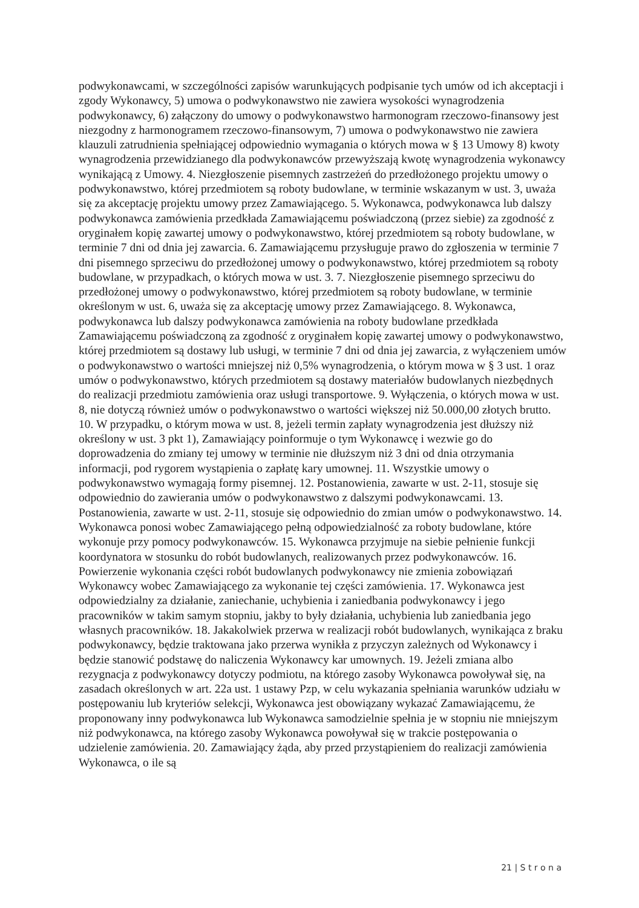podwykonawcami, w szczególności zapisów warunkujących podpisanie tych umów od ich akceptacji i zgody Wykonawcy, 5) umowa o podwykonawstwo nie zawiera wysokości wynagrodzenia podwykonawcy, 6) załączony do umowy o podwykonawstwo harmonogram rzeczowo-finansowy jest niezgodny z harmonogramem rzeczowo-finansowym, 7) umowa o podwykonawstwo nie zawiera klauzuli zatrudnienia spełniającej odpowiednio wymagania o których mowa w § 13 Umowy 8) kwoty wynagrodzenia przewidzianego dla podwykonawców przewyższają kwotę wynagrodzenia wykonawcy wynikającą z Umowy. 4. Niezgłoszenie pisemnych zastrzeżeń do przedłożonego projektu umowy o podwykonawstwo, której przedmiotem są roboty budowlane, w terminie wskazanym w ust. 3, uważa się za akceptację projektu umowy przez Zamawiającego. 5. Wykonawca, podwykonawca lub dalszy podwykonawca zamówienia przedkłada Zamawiającemu poświadczoną (przez siebie) za zgodność z oryginałem kopię zawartej umowy o podwykonawstwo, której przedmiotem są roboty budowlane, w terminie 7 dni od dnia jej zawarcia. 6. Zamawiającemu przysługuje prawo do zgłoszenia w terminie 7 dni pisemnego sprzeciwu do przedłożonej umowy o podwykonawstwo, której przedmiotem są roboty budowlane, w przypadkach, o których mowa w ust. 3. 7. Niezgłoszenie pisemnego sprzeciwu do przedłożonej umowy o podwykonawstwo, której przedmiotem są roboty budowlane, w terminie określonym w ust. 6, uważa się za akceptację umowy przez Zamawiającego. 8. Wykonawca, podwykonawca lub dalszy podwykonawca zamówienia na roboty budowlane przedkłada Zamawiającemu poświadczoną za zgodność z oryginałem kopię zawartej umowy o podwykonawstwo, której przedmiotem są dostawy lub usługi, w terminie 7 dni od dnia jej zawarcia, z wyłączeniem umów o podwykonawstwo o wartości mniejszej niż 0,5% wynagrodzenia, o którym mowa w § 3 ust. 1 oraz umów o podwykonawstwo, których przedmiotem są dostawy materiałów budowlanych niezbędnych do realizacji przedmiotu zamówienia oraz usługi transportowe. 9. Wyłączenia, o których mowa w ust. 8, nie dotyczą również umów o podwykonawstwo o wartości większej niż 50.000,00 złotych brutto. 10. W przypadku, o którym mowa w ust. 8, jeżeli termin zapłaty wynagrodzenia jest dłuższy niż określony w ust. 3 pkt 1), Zamawiający poinformuje o tym Wykonawcę i wezwie go do doprowadzenia do zmiany tej umowy w terminie nie dłuższym niż 3 dni od dnia otrzymania informacji, pod rygorem wystąpienia o zapłatę kary umownej. 11. Wszystkie umowy o podwykonawstwo wymagają formy pisemnej. 12. Postanowienia, zawarte w ust. 2-11, stosuje się odpowiednio do zawierania umów o podwykonawstwo z dalszymi podwykonawcami. 13. Postanowienia, zawarte w ust. 2-11, stosuje się odpowiednio do zmian umów o podwykonawstwo. 14. Wykonawca ponosi wobec Zamawiającego pełną odpowiedzialność za roboty budowlane, które wykonuje przy pomocy podwykonawców. 15. Wykonawca przyjmuje na siebie pełnienie funkcji koordynatora w stosunku do robót budowlanych, realizowanych przez podwykonawców. 16. Powierzenie wykonania części robót budowlanych podwykonawcy nie zmienia zobowiązań Wykonawcy wobec Zamawiającego za wykonanie tej części zamówienia. 17. Wykonawca jest odpowiedzialny za działanie, zaniechanie, uchybienia i zaniedbania podwykonawcy i jego pracowników w takim samym stopniu, jakby to były działania, uchybienia lub zaniedbania jego własnych pracowników. 18. Jakakolwiek przerwa w realizacji robót budowlanych, wynikająca z braku podwykonawcy, będzie traktowana jako przerwa wynikła z przyczyn zależnych od Wykonawcy i będzie stanowić podstawę do naliczenia Wykonawcy kar umownych. 19. Jeżeli zmiana albo rezygnacja z podwykonawcy dotyczy podmiotu, na którego zasoby Wykonawca powoływał się, na zasadach określonych w art. 22a ust. 1 ustawy Pzp, w celu wykazania spełniania warunków udziału w postępowaniu lub kryteriów selekcji, Wykonawca jest obowiązany wykazać Zamawiającemu, że proponowany inny podwykonawca lub Wykonawca samodzielnie spełnia je w stopniu nie mniejszym niż podwykonawca, na którego zasoby Wykonawca powoływał się w trakcie postępowania o udzielenie zamówienia. 20. Zamawiający żąda, aby przed przystąpieniem do realizacji zamówienia Wykonawca, o ile są
21 | S t r o n a